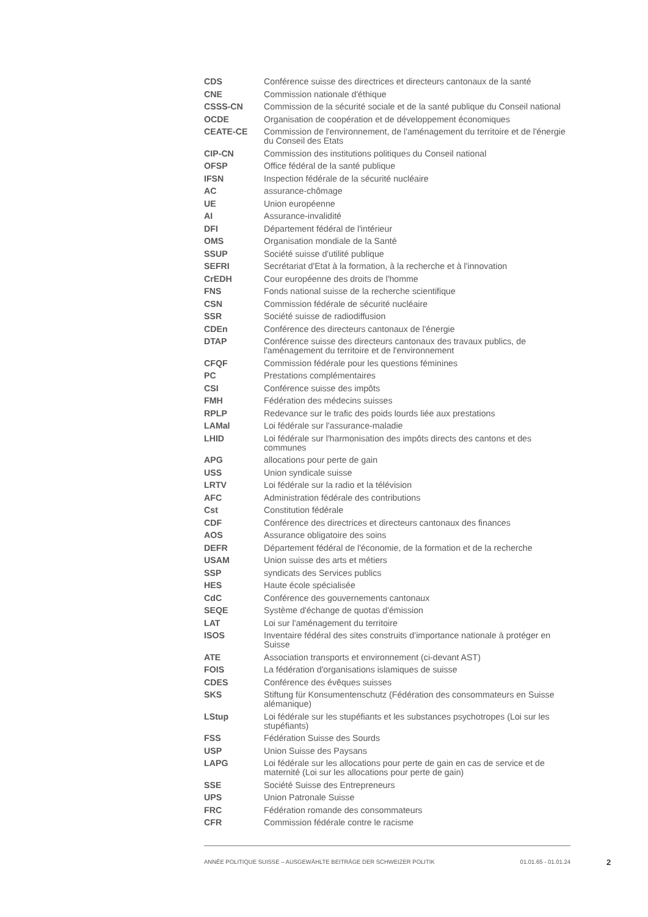| CDS | Conférence suisse des directrices et directeurs cantonaux de la santé |
| CNE | Commission nationale d'éthique |
| CSSS-CN | Commission de la sécurité sociale et de la santé publique du Conseil national |
| OCDE | Organisation de coopération et de développement économiques |
| CEATE-CE | Commission de l'environnement, de l'aménagement du territoire et de l'énergie du Conseil des Etats |
| CIP-CN | Commission des institutions politiques du Conseil national |
| OFSP | Office fédéral de la santé publique |
| IFSN | Inspection fédérale de la sécurité nucléaire |
| AC | assurance-chômage |
| UE | Union européenne |
| AI | Assurance-invalidité |
| DFI | Département fédéral de l'intérieur |
| OMS | Organisation mondiale de la Santé |
| SSUP | Société suisse d'utilité publique |
| SEFRI | Secrétariat d'Etat à la formation, à la recherche et à l'innovation |
| CrEDH | Cour européenne des droits de l'homme |
| FNS | Fonds national suisse de la recherche scientifique |
| CSN | Commission fédérale de sécurité nucléaire |
| SSR | Société suisse de radiodiffusion |
| CDEn | Conférence des directeurs cantonaux de l'énergie |
| DTAP | Conférence suisse des directeurs cantonaux des travaux publics, de l'aménagement du territoire et de l'environnement |
| CFQF | Commission fédérale pour les questions féminines |
| PC | Prestations complémentaires |
| CSI | Conférence suisse des impôts |
| FMH | Fédération des médecins suisses |
| RPLP | Redevance sur le trafic des poids lourds liée aux prestations |
| LAMal | Loi fédérale sur l'assurance-maladie |
| LHID | Loi fédérale sur l'harmonisation des impôts directs des cantons et des communes |
| APG | allocations pour perte de gain |
| USS | Union syndicale suisse |
| LRTV | Loi fédérale sur la radio et la télévision |
| AFC | Administration fédérale des contributions |
| Cst | Constitution fédérale |
| CDF | Conférence des directrices et directeurs cantonaux des finances |
| AOS | Assurance obligatoire des soins |
| DEFR | Département fédéral de l'économie, de la formation et de la recherche |
| USAM | Union suisse des arts et métiers |
| SSP | syndicats des Services publics |
| HES | Haute école spécialisée |
| CdC | Conférence des gouvernements cantonaux |
| SEQE | Système d'échange de quotas d'émission |
| LAT | Loi sur l'aménagement du territoire |
| ISOS | Inventaire fédéral des sites construits d’importance nationale à protéger en Suisse |
| ATE | Association transports et environnement (ci-devant AST) |
| FOIS | La fédération d'organisations islamiques de suisse |
| CDES | Conférence des évêques suisses |
| SKS | Stiftung für Konsumentenschutz (Fédération des consommateurs en Suisse alémanique) |
| LStup | Loi fédérale sur les stupéfiants et les substances psychotropes (Loi sur les stupéfiants) |
| FSS | Fédération Suisse des Sourds |
| USP | Union Suisse des Paysans |
| LAPG | Loi fédérale sur les allocations pour perte de gain en cas de service et de maternité (Loi sur les allocations pour perte de gain) |
| SSE | Société Suisse des Entrepreneurs |
| UPS | Union Patronale Suisse |
| FRC | Fédération romande des consommateurs |
| CFR | Commission fédérale contre le racisme |
ANNÉE POLITIQUE SUISSE – AUSGEWÄHLTE BEITRÄGE DER SCHWEIZER POLITIK 01.01.65 - 01.01.24
2